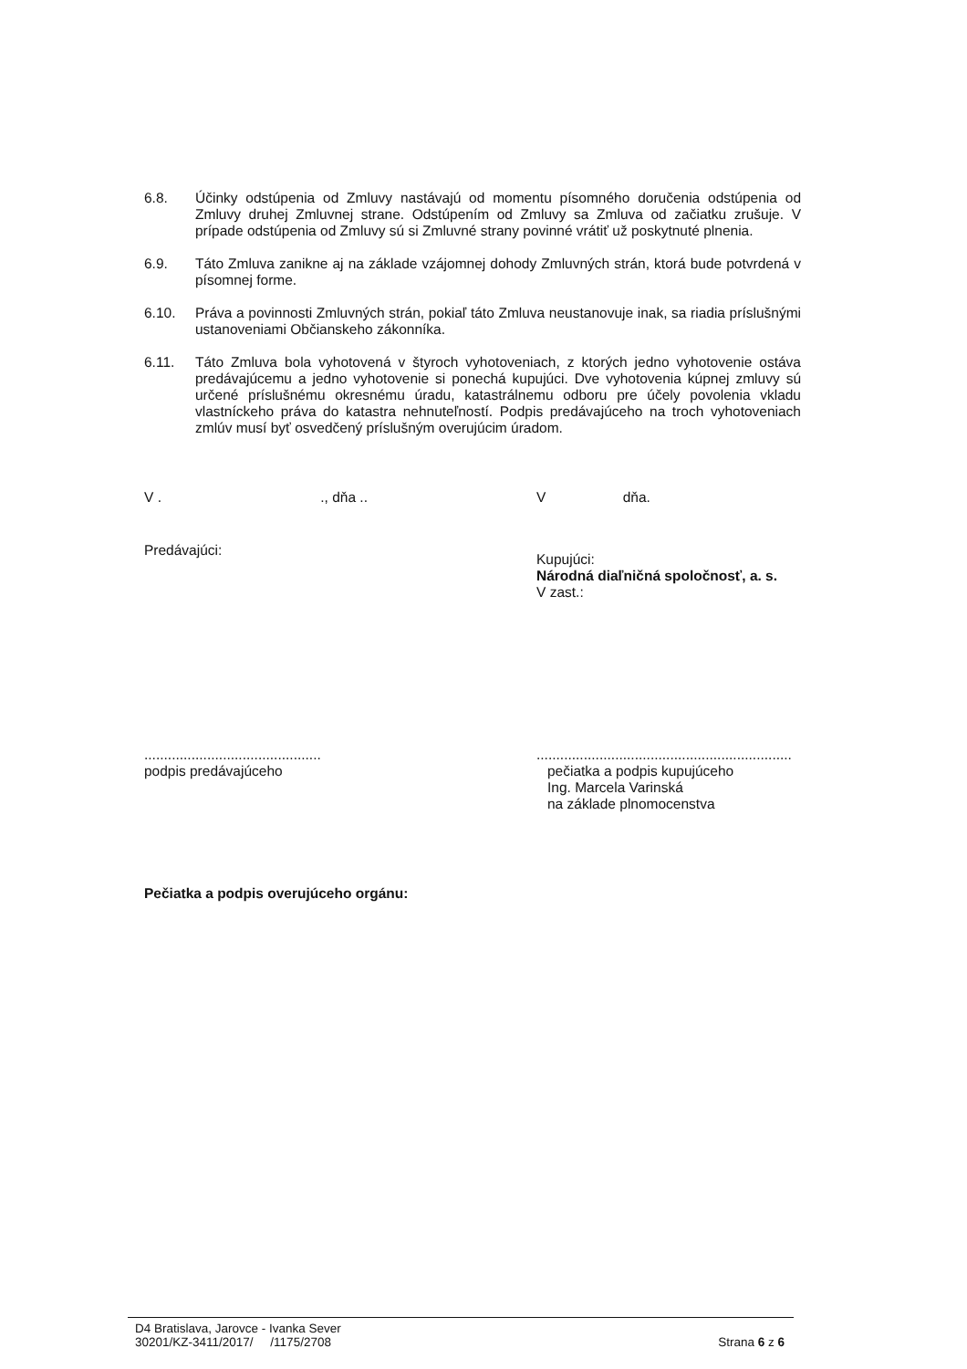6.8. Účinky odstúpenia od Zmluvy nastávajú od momentu písomného doručenia odstúpenia od Zmluvy druhej Zmluvnej strane. Odstúpením od Zmluvy sa Zmluva od začiatku zrušuje. V prípade odstúpenia od Zmluvy sú si Zmluvné strany povinné vrátiť už poskytnuté plnenia.
6.9. Táto Zmluva zanikne aj na základe vzájomnej dohody Zmluvných strán, ktorá bude potvrdená v písomnej forme.
6.10. Práva a povinnosti Zmluvných strán, pokiaľ táto Zmluva neustanovuje inak, sa riadia príslušnými ustanoveniami Občianskeho zákonníka.
6.11. Táto Zmluva bola vyhotovená v štyroch vyhotoveniach, z ktorých jedno vyhotovenie ostáva predávajúcemu a jedno vyhotovenie si ponechá kupujúci. Dve vyhotovenia kúpnej zmluvy sú určené príslušnému okresnému úradu, katastrálnemu odboru pre účely povolenia vkladu vlastníckeho práva do katastra nehnuteľností. Podpis predávajúceho na troch vyhotoveniach zmlúv musí byť osvedčený príslušným overujúcim úradom.
V . ., dňa .. V dňa.
Predávajúci:
Kupujúci:
Národná diaľničná spoločnosť, a. s.
V zast.:
.............................................
podpis predávajúceho
.................................................................
pečiatka a podpis kupujúceho
Ing. Marcela Varinská
na základe plnomocenstva
Pečiatka a podpis overujúceho orgánu:
D4 Bratislava, Jarovce - Ivanka Sever
30201/KZ-3411/2017/ /1175/2708
Strana 6 z 6